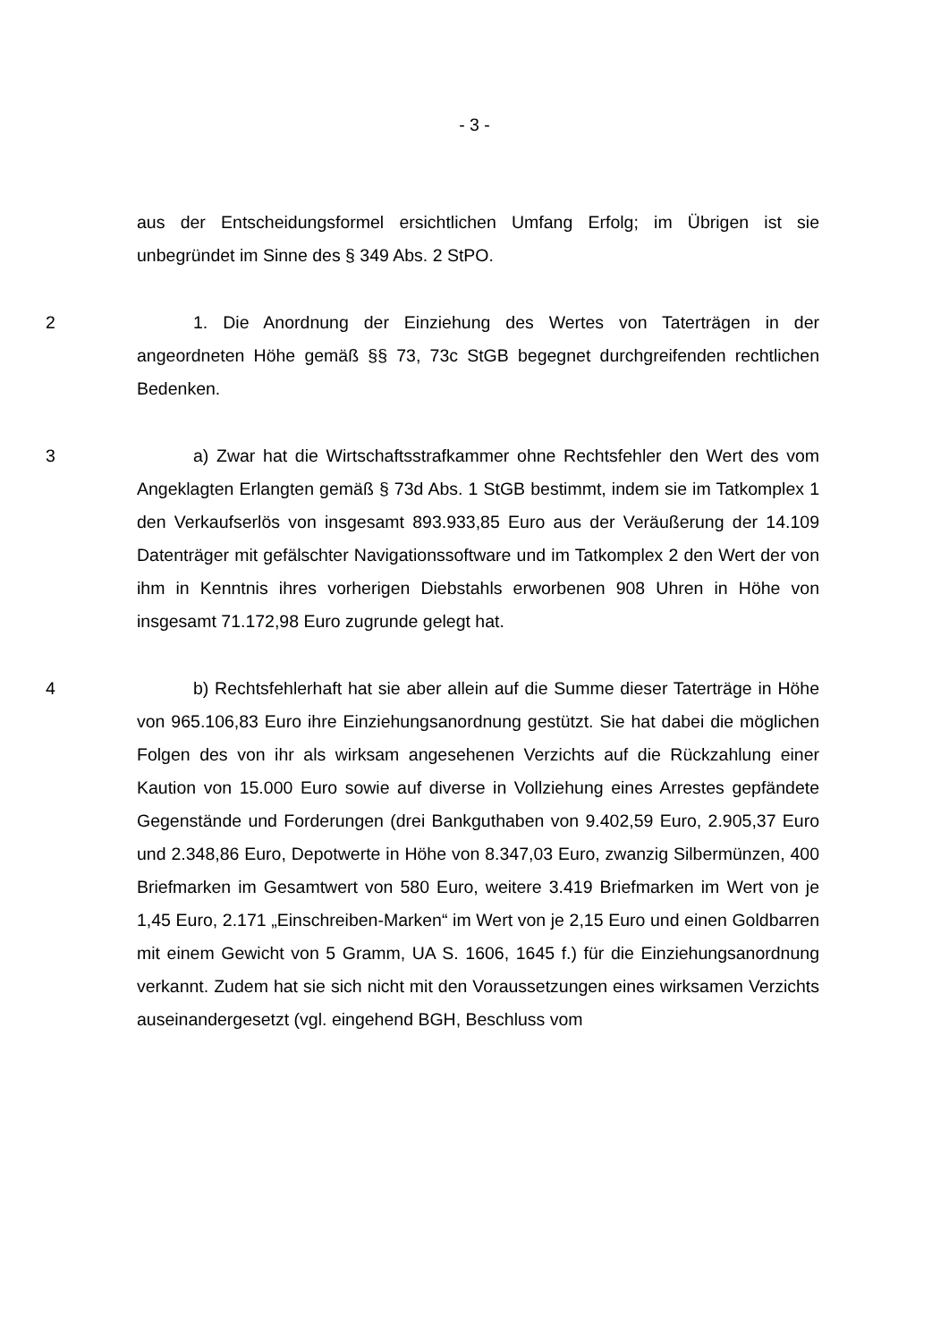- 3 -
aus der Entscheidungsformel ersichtlichen Umfang Erfolg; im Übrigen ist sie unbegründet im Sinne des § 349 Abs. 2 StPO.
2 1. Die Anordnung der Einziehung des Wertes von Taterträgen in der angeordneten Höhe gemäß §§ 73, 73c StGB begegnet durchgreifenden rechtlichen Bedenken.
3 a) Zwar hat die Wirtschaftsstrafkammer ohne Rechtsfehler den Wert des vom Angeklagten Erlangten gemäß § 73d Abs. 1 StGB bestimmt, indem sie im Tatkomplex 1 den Verkaufserlös von insgesamt 893.933,85 Euro aus der Veräußerung der 14.109 Datenträger mit gefälschter Navigationssoftware und im Tatkomplex 2 den Wert der von ihm in Kenntnis ihres vorherigen Diebstahls erworbenen 908 Uhren in Höhe von insgesamt 71.172,98 Euro zugrunde gelegt hat.
4 b) Rechtsfehlerhaft hat sie aber allein auf die Summe dieser Taterträge in Höhe von 965.106,83 Euro ihre Einziehungsanordnung gestützt. Sie hat dabei die möglichen Folgen des von ihr als wirksam angesehenen Verzichts auf die Rückzahlung einer Kaution von 15.000 Euro sowie auf diverse in Vollziehung eines Arrestes gepfändete Gegenstände und Forderungen (drei Bankguthaben von 9.402,59 Euro, 2.905,37 Euro und 2.348,86 Euro, Depotwerte in Höhe von 8.347,03 Euro, zwanzig Silbermünzen, 400 Briefmarken im Gesamtwert von 580 Euro, weitere 3.419 Briefmarken im Wert von je 1,45 Euro, 2.171 „Einschreiben-Marken“ im Wert von je 2,15 Euro und einen Goldbarren mit einem Gewicht von 5 Gramm, UA S. 1606, 1645 f.) für die Einziehungsanordnung verkannt. Zudem hat sie sich nicht mit den Voraussetzungen eines wirksamen Verzichts auseinandergesetzt (vgl. eingehend BGH, Beschluss vom